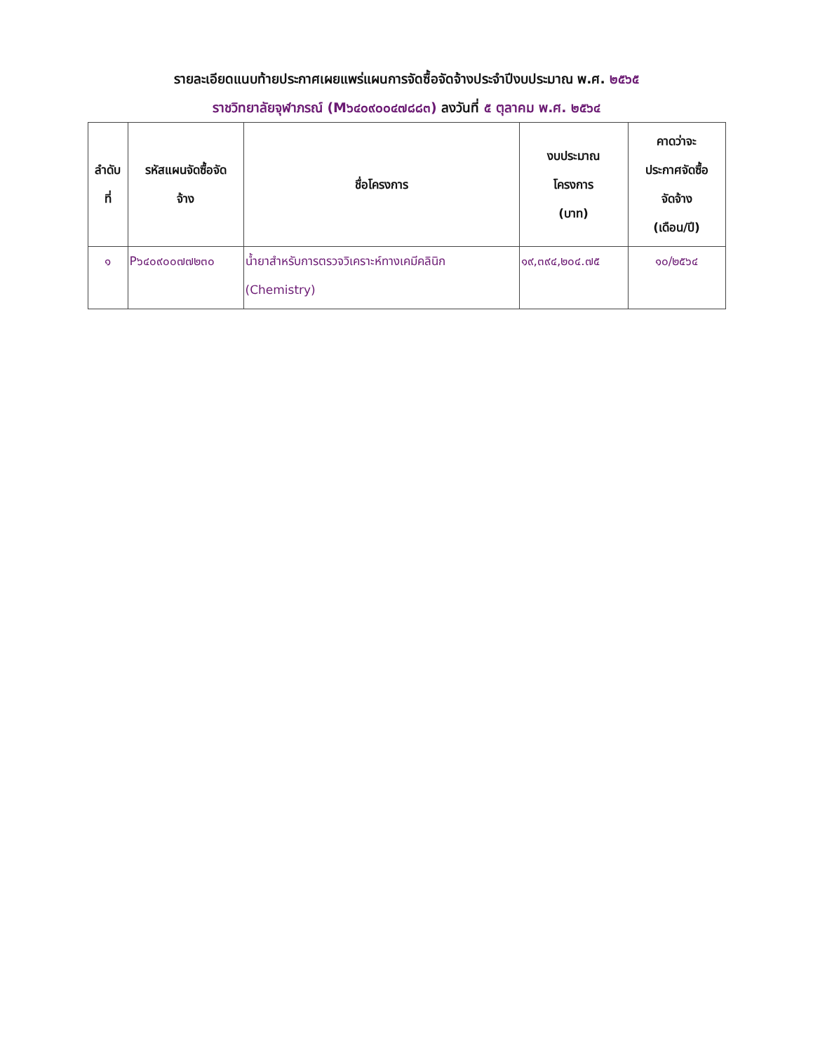รายละเอียดแนบท้ายประกาศเผยแพร่แผนการจัดซื้อจัดจ้างประจำปีงบประมาณ พ.ศ. ๒๕๖๕
ราชวิทยาลัยจุฬาภรณ์ (M๖๔๐๙๐๐๔๗๘๘๓) ลงวันที่ ๕ ตุลาคม พ.ศ. ๒๕๖๔
| ลำดับ ที่ | รหัสแผนจัดซื้อจัด จ้าง | ชื่อโครงการ | งบประมาณ โครงการ (บาท) | คาดว่าจะ ประกาศจัดซื้อ จัดจ้าง (เดือน/ปี) |
| --- | --- | --- | --- | --- |
| ๑ | P๖๔๐๙๐๐๗๗๒๓๐ | น้ำยาสำหรับการตรวจวิเคราะห์ทางเคมีคลินิก (Chemistry) | ๑๙,๓๙๔,๒๐๔.๗๕ | ๑๐/๒๕๖๔ |